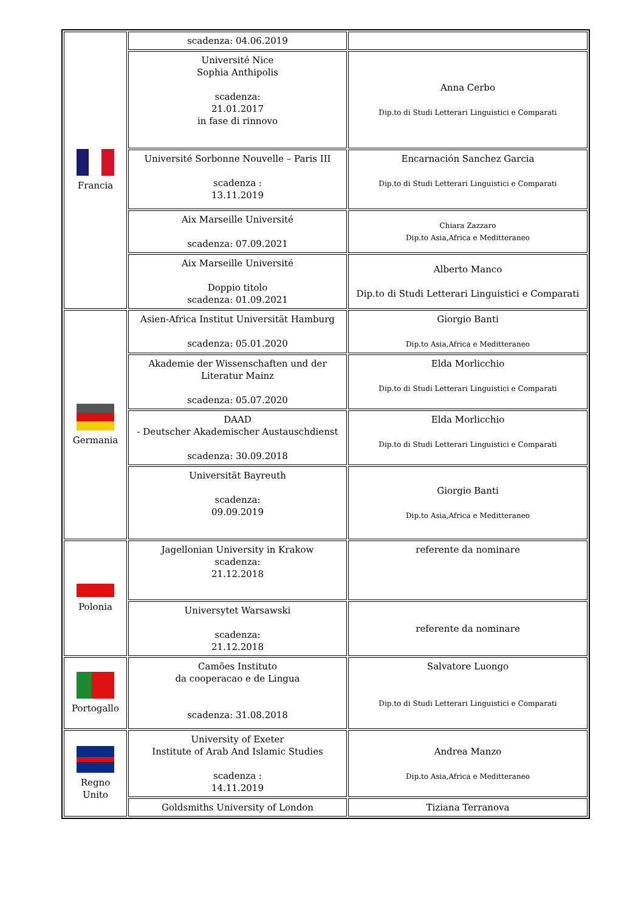| Francia | scadenza: 04.06.2019 | |
| | Université Nice Sophia Anthipolis scadenza: 21.01.2017 in fase di rinnovo | Anna Cerbo Dip.to di Studi Letterari Linguistici e Comparati |
| | Université Sorbonne Nouvelle – Paris III scadenza : 13.11.2019 | Encarnación Sanchez Garcia Dip.to di Studi Letterari Linguistici e Comparati |
| | Aix Marseille Université scadenza: 07.09.2021 | Chiara Zazzaro Dip.to Asia,Africa e Meditteraneo |
| | Aix Marseille Université Doppio titolo scadenza: 01.09.2021 | Alberto Manco Dip.to di Studi Letterari Linguistici e Comparati |
| Germania | Asien-Africa Institut Universität Hamburg scadenza: 05.01.2020 | Giorgio Banti Dip.to Asia,Africa e Meditteraneo |
| | Akademie der Wissenschaften und der Literatur Mainz scadenza: 05.07.2020 | Elda Morlicchio Dip.to di Studi Letterari Linguistici e Comparati |
| | DAAD - Deutscher Akademischer Austauschdienst scadenza: 30.09.2018 | Elda Morlicchio Dip.to di Studi Letterari Linguistici e Comparati |
| | Universität Bayreuth scadenza: 09.09.2019 | Giorgio Banti Dip.to Asia,Africa e Meditteraneo |
| Polonia | Jagellonian University in Krakow scadenza: 21.12.2018 | referente da nominare |
| | Universytet Warsawski scadenza: 21.12.2018 | referente da nominare |
| Portogallo | Camões Instituto da cooperacao e de Lingua scadenza: 31.08.2018 | Salvatore Luongo Dip.to di Studi Letterari Linguistici e Comparati |
| Regno Unito | University of Exeter Institute of Arab And Islamic Studies scadenza : 14.11.2019 | Andrea Manzo Dip.to Asia,Africa e Meditteraneo |
| | Goldsmiths University of London | Tiziana Terranova |